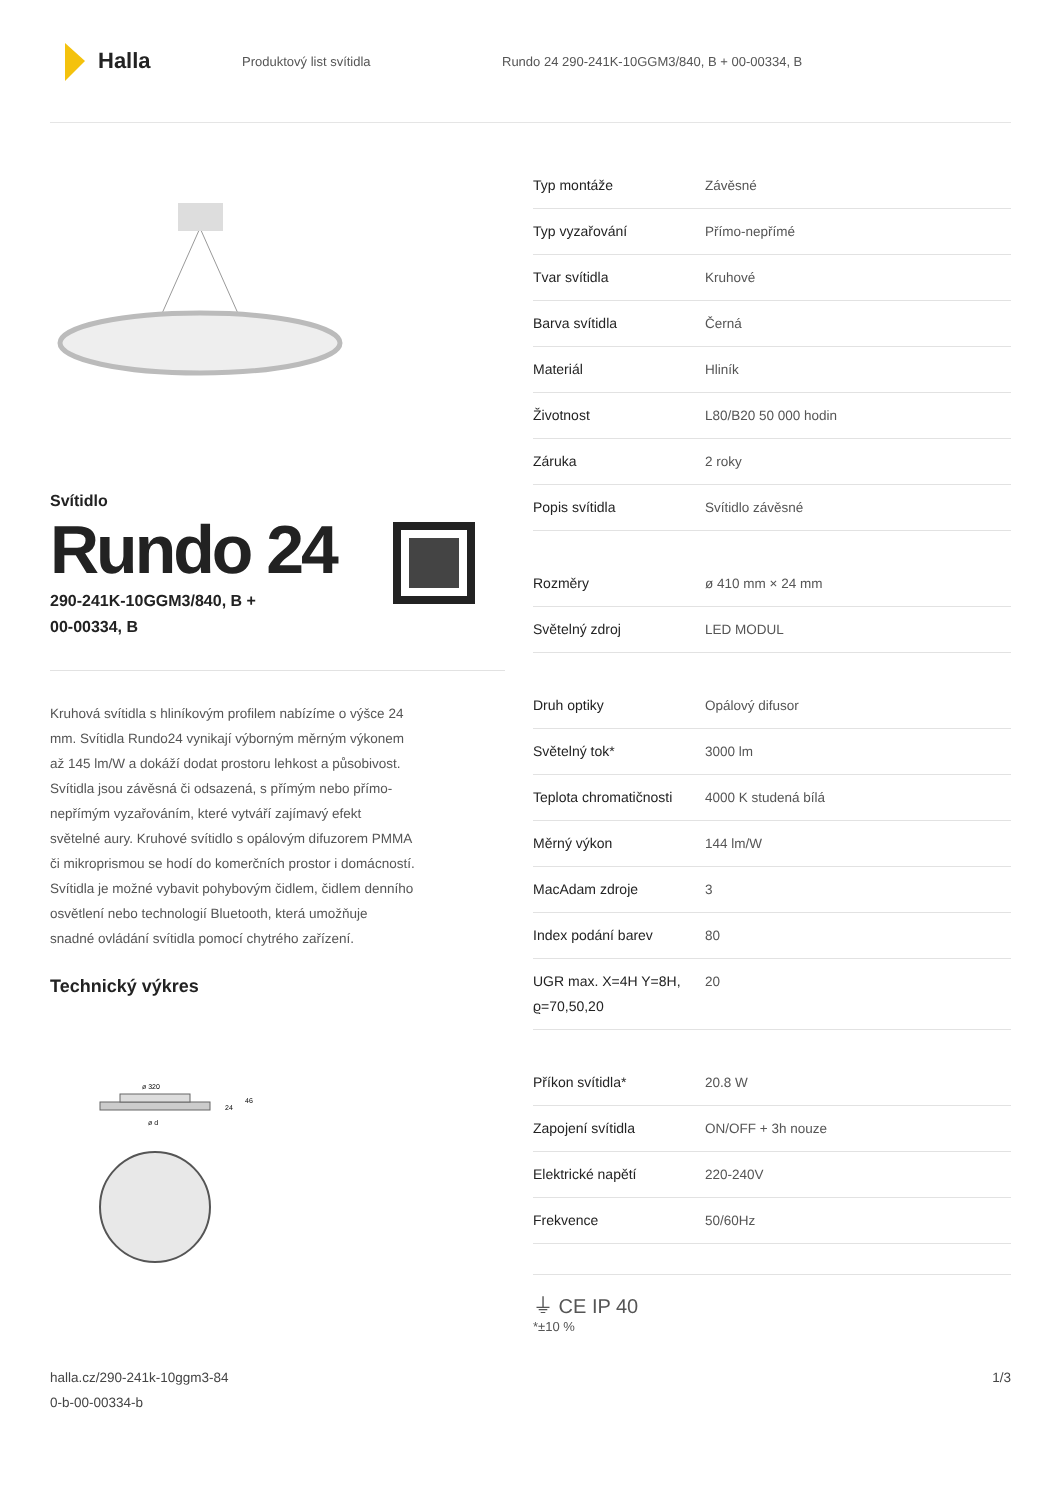Halla
Produktový list svítidla
Rundo 24 290-241K-10GGM3/840, B + 00-00334, B
Svítidlo
Rundo 24
290-241K-10GGM3/840, B +
00-00334, B
Kruhová svítidla s hliníkovým profilem nabízíme o výšce 24 mm. Svítidla Rundo24 vynikají výborným měrným výkonem až 145 lm/W a dokáží dodat prostoru lehkost a působivost. Svítidla jsou závěsná či odsazená, s přímým nebo přímo-nepřímým vyzařováním, které vytváří zajímavý efekt světelné aury. Kruhové svítidlo s opálovým difuzorem PMMA či mikroprismou se hodí do komerčních prostor i domácností. Svítidla je možné vybavit pohybovým čidlem, čidlem denního osvětlení nebo technologií Bluetooth, která umožňuje snadné ovládání svítidla pomocí chytrého zařízení.
Technický výkres
ø 320
24
46
ø d
| Typ montáže | Závěsné |
| Typ vyzařování | Přímo-nepřímé |
| Tvar svítidla | Kruhové |
| Barva svítidla | Černá |
| Materiál | Hliník |
| Životnost | L80/B20 50 000 hodin |
| Záruka | 2 roky |
| Popis svítidla | Svítidlo závěsné |
| Rozměry | ø 410 mm × 24 mm |
| Světelný zdroj | LED MODUL |
| Druh optiky | Opálový difusor |
| Světelný tok* | 3000 lm |
| Teplota chromatičnosti | 4000 K studená bílá |
| Měrný výkon | 144 lm/W |
| MacAdam zdroje | 3 |
| Index podání barev | 80 |
| UGR max. X=4H Y=8H, ϱ=70,50,20 | 20 |
| Příkon svítidla* | 20.8 W |
| Zapojení svítidla | ON/OFF + 3h nouze |
| Elektrické napětí | 220-240V |
| Frekvence | 50/60Hz |
⏚ CE IP 40
*±10 %
halla.cz/290-241k-10ggm3-84
0-b-00-00334-b
1/3